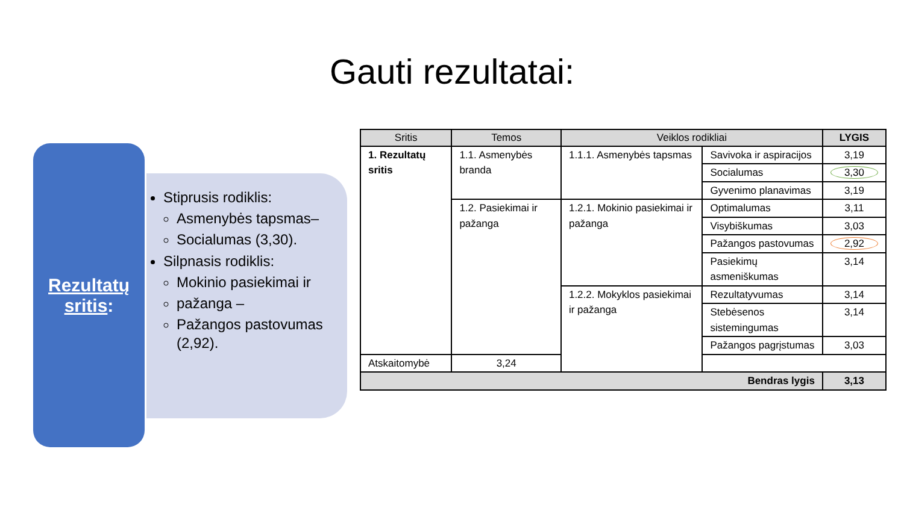Gauti rezultatai:
Rezultatų
sritis:
Stiprusis rodiklis:
Asmenybės tapsmas–
Socialumas (3,30).
Silpnasis rodiklis:
Mokinio pasiekimai ir
pažanga –
Pažangos pastovumas (2,92).
| Sritis | Temos | Veiklos rodikliai | | LYGIS |
| --- | --- | --- | --- | --- |
| 1. Rezultatų sritis | 1.1. Asmenybės branda | 1.1.1. Asmenybės tapsmas | Savivoka ir aspiracijos | 3,19 |
| | | | Socialumas | 3,30 |
| | | | Gyvenimo planavimas | 3,19 |
| | 1.2. Pasiekimai ir pažanga | 1.2.1. Mokinio pasiekimai ir pažanga | Optimalumas | 3,11 |
| | | | Visybiškumas | 3,03 |
| | | | Pažangos pastovumas | 2,92 |
| | | | Pasiekimų asmeniškumas | 3,14 |
| | | 1.2.2. Mokyklos pasiekimai ir pažanga | Rezultatyvumas | 3,14 |
| | | | Stebėsenos sistemingumas | 3,14 |
| | | | Pažangos pagrįstumas | 3,03 |
| Atskaitomybė | 3,24 | | | |
| Bendras lygis | | | | 3,13 |